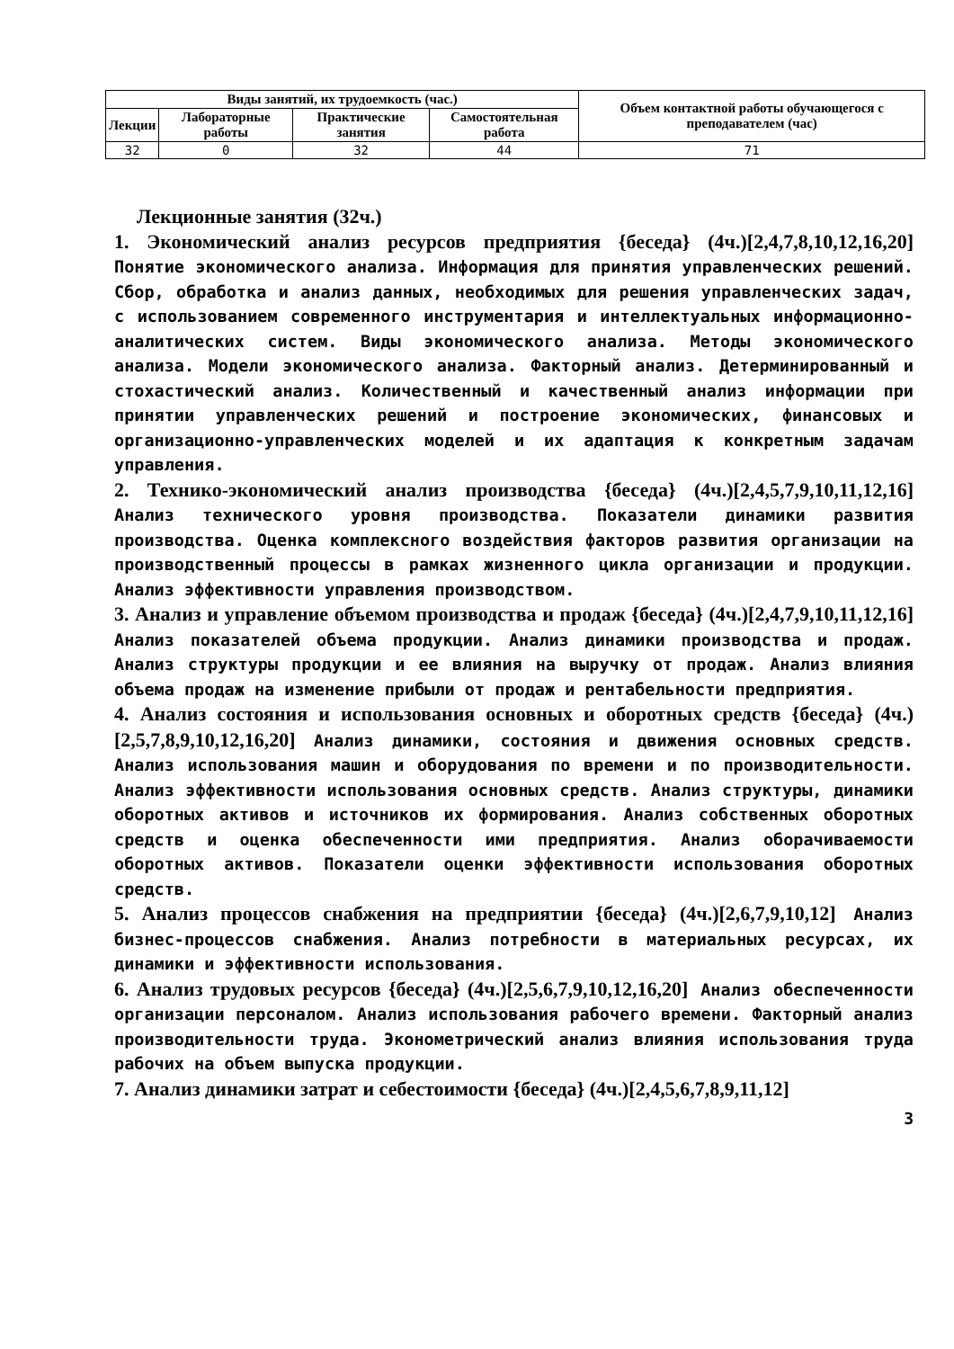| Виды занятий, их трудоемкость (час.) | | | | Объем контактной работы обучающегося с преподавателем (час) |
| --- | --- | --- | --- | --- |
| Лекции | Лабораторные работы | Практические занятия | Самостоятельная работа | |
| 32 | 0 | 32 | 44 | 71 |
Лекционные занятия (32ч.)
1. Экономический анализ ресурсов предприятия {беседа} (4ч.)[2,4,7,8,10,12,16,20] Понятие экономического анализа. Информация для принятия управленческих решений. Сбор, обработка и анализ данных, необходимых для решения управленческих задач, с использованием современного инструментария и интеллектуальных информационно-аналитических систем. Виды экономического анализа. Методы экономического анализа. Модели экономического анализа. Факторный анализ. Детерминированный и стохастический анализ. Количественный и качественный анализ информации при принятии управленческих решений и построение экономических, финансовых и организационно-управленческих моделей и их адаптация к конкретным задачам управления.
2. Технико-экономический анализ производства {беседа} (4ч.)[2,4,5,7,9,10,11,12,16] Анализ технического уровня производства. Показатели динамики развития производства. Оценка комплексного воздействия факторов развития организации на производственный процессы в рамках жизненного цикла организации и продукции. Анализ эффективности управления производством.
3. Анализ и управление объемом производства и продаж {беседа} (4ч.)[2,4,7,9,10,11,12,16] Анализ показателей объема продукции. Анализ динамики производства и продаж. Анализ структуры продукции и ее влияния на выручку от продаж. Анализ влияния объема продаж на изменение прибыли от продаж и рентабельности предприятия.
4. Анализ состояния и использования основных и оборотных средств {беседа} (4ч.)[2,5,7,8,9,10,12,16,20] Анализ динамики, состояния и движения основных средств. Анализ использования машин и оборудования по времени и по производительности. Анализ эффективности использования основных средств. Анализ структуры, динамики оборотных активов и источников их формирования. Анализ собственных оборотных средств и оценка обеспеченности ими предприятия. Анализ оборачиваемости оборотных активов. Показатели оценки эффективности использования оборотных средств.
5. Анализ процессов снабжения на предприятии {беседа} (4ч.)[2,6,7,9,10,12] Анализ бизнес-процессов снабжения. Анализ потребности в материальных ресурсах, их динамики и эффективности использования.
6. Анализ трудовых ресурсов {беседа} (4ч.)[2,5,6,7,9,10,12,16,20] Анализ обеспеченности организации персоналом. Анализ использования рабочего времени. Факторный анализ производительности труда. Эконометрический анализ влияния использования труда рабочих на объем выпуска продукции.
7. Анализ динамики затрат и себестоимости {беседа} (4ч.)[2,4,5,6,7,8,9,11,12]
3